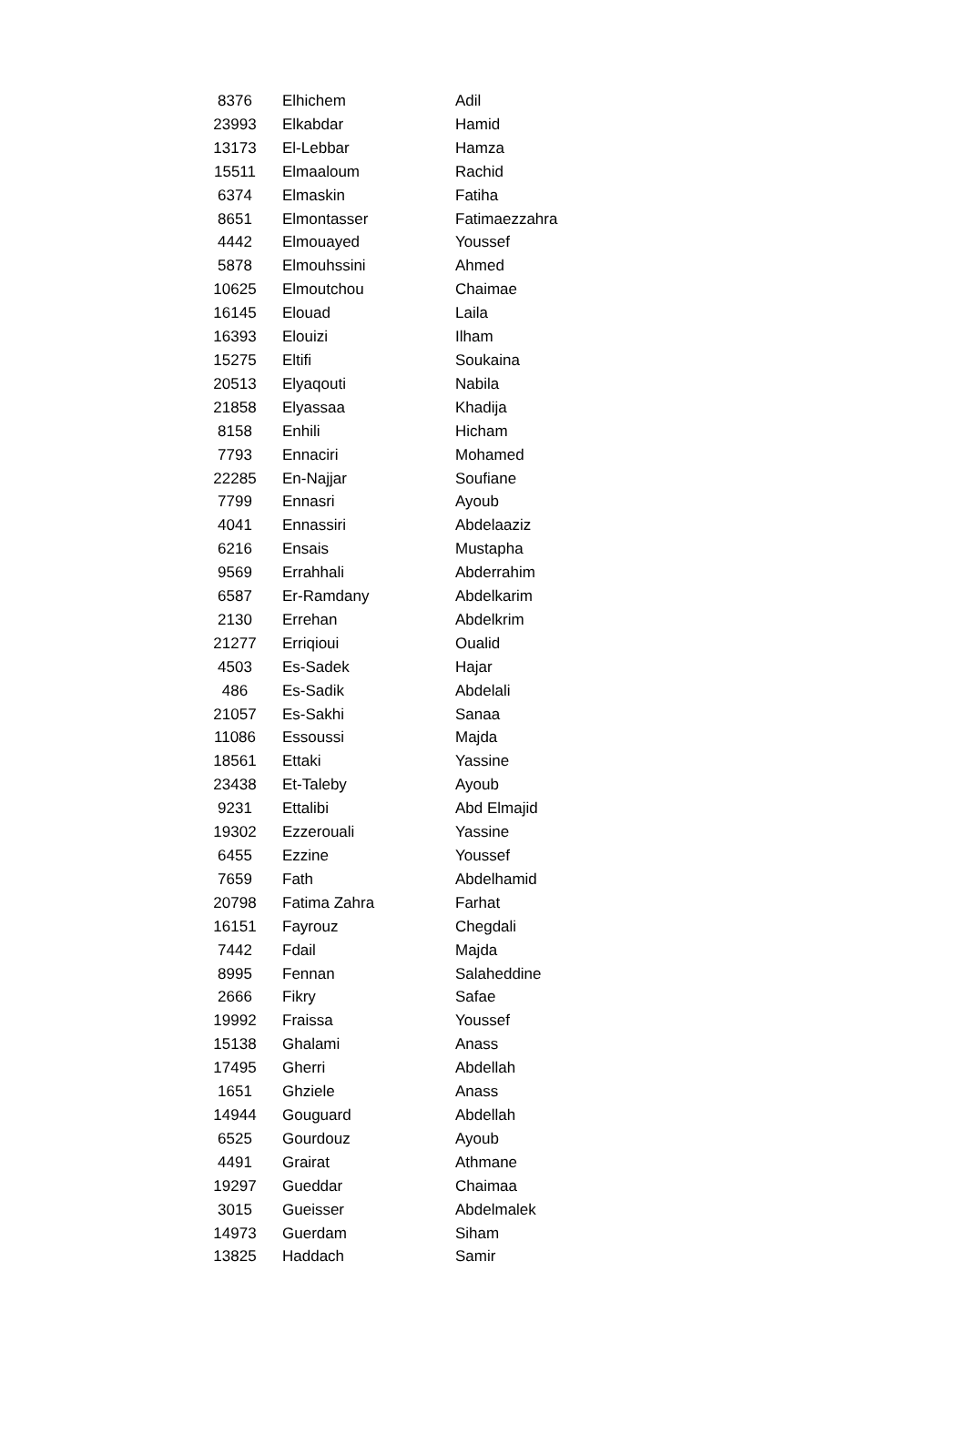| 8376 | Elhichem | Adil |
| 23993 | Elkabdar | Hamid |
| 13173 | El-Lebbar | Hamza |
| 15511 | Elmaaloum | Rachid |
| 6374 | Elmaskin | Fatiha |
| 8651 | Elmontasser | Fatimaezzahra |
| 4442 | Elmouayed | Youssef |
| 5878 | Elmouhssini | Ahmed |
| 10625 | Elmoutchou | Chaimae |
| 16145 | Elouad | Laila |
| 16393 | Elouizi | Ilham |
| 15275 | Eltifi | Soukaina |
| 20513 | Elyaqouti | Nabila |
| 21858 | Elyassaa | Khadija |
| 8158 | Enhili | Hicham |
| 7793 | Ennaciri | Mohamed |
| 22285 | En-Najjar | Soufiane |
| 7799 | Ennasri | Ayoub |
| 4041 | Ennassiri | Abdelaaziz |
| 6216 | Ensais | Mustapha |
| 9569 | Errahhali | Abderrahim |
| 6587 | Er-Ramdany | Abdelkarim |
| 2130 | Errehan | Abdelkrim |
| 21277 | Erriqioui | Oualid |
| 4503 | Es-Sadek | Hajar |
| 486 | Es-Sadik | Abdelali |
| 21057 | Es-Sakhi | Sanaa |
| 11086 | Essoussi | Majda |
| 18561 | Ettaki | Yassine |
| 23438 | Et-Taleby | Ayoub |
| 9231 | Ettalibi | Abd Elmajid |
| 19302 | Ezzerouali | Yassine |
| 6455 | Ezzine | Youssef |
| 7659 | Fath | Abdelhamid |
| 20798 | Fatima Zahra | Farhat |
| 16151 | Fayrouz | Chegdali |
| 7442 | Fdail | Majda |
| 8995 | Fennan | Salaheddine |
| 2666 | Fikry | Safae |
| 19992 | Fraissa | Youssef |
| 15138 | Ghalami | Anass |
| 17495 | Gherri | Abdellah |
| 1651 | Ghziele | Anass |
| 14944 | Gouguard | Abdellah |
| 6525 | Gourdouz | Ayoub |
| 4491 | Grairat | Athmane |
| 19297 | Gueddar | Chaimaa |
| 3015 | Gueisser | Abdelmalek |
| 14973 | Guerdam | Siham |
| 13825 | Haddach | Samir |